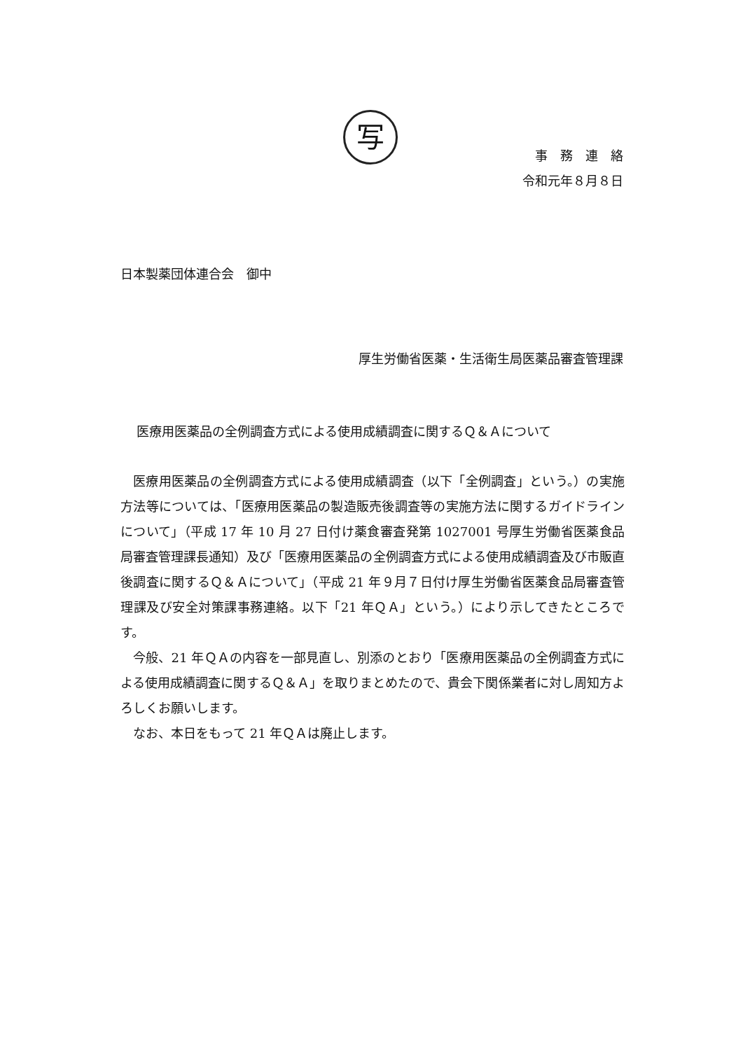写
事　務　連　絡
令和元年８月８日
日本製薬団体連合会　御中
厚生労働省医薬・生活衛生局医薬品審査管理課
医療用医薬品の全例調査方式による使用成績調査に関するＱ＆Ａについて
医療用医薬品の全例調査方式による使用成績調査（以下「全例調査」という。）の実施方法等については、「医療用医薬品の製造販売後調査等の実施方法に関するガイドラインについて」（平成 17 年 10 月 27 日付け薬食審査発第 1027001 号厚生労働省医薬食品局審査管理課長通知）及び「医療用医薬品の全例調査方式による使用成績調査及び市販直後調査に関するＱ＆Ａについて」（平成 21 年９月７日付け厚生労働省医薬食品局審査管理課及び安全対策課事務連絡。以下「21 年ＱＡ」という。）により示してきたところです。
今般、21 年ＱＡの内容を一部見直し、別添のとおり「医療用医薬品の全例調査方式による使用成績調査に関するＱ＆Ａ」を取りまとめたので、貴会下関係業者に対し周知方よろしくお願いします。
なお、本日をもって 21 年ＱＡは廃止します。